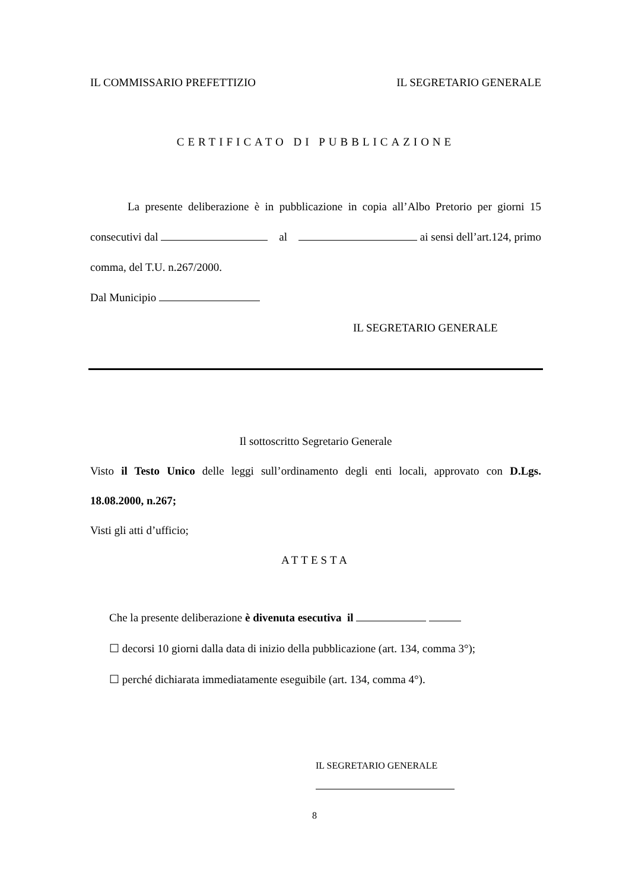IL COMMISSARIO PREFETTIZIO IL SEGRETARIO GENERALE
CERTIFICATO DI PUBBLICAZIONE
La presente deliberazione è in pubblicazione in copia all’Albo Pretorio per giorni 15 consecutivi dal al ai sensi dell’art.124, primo comma, del T.U. n.267/2000.
Dal Municipio
IL SEGRETARIO GENERALE
Il sottoscritto Segretario Generale
Visto il Testo Unico delle leggi sull’ordinamento degli enti locali, approvato con D.Lgs. 18.08.2000, n.267;
Visti gli atti d’ufficio;
ATTESTA
Che la presente deliberazione è divenuta esecutiva il
☐ decorsi 10 giorni dalla data di inizio della pubblicazione (art. 134, comma 3°);
☐ perché dichiarata immediatamente eseguibile (art. 134, comma 4°).
IL SEGRETARIO GENERALE
8